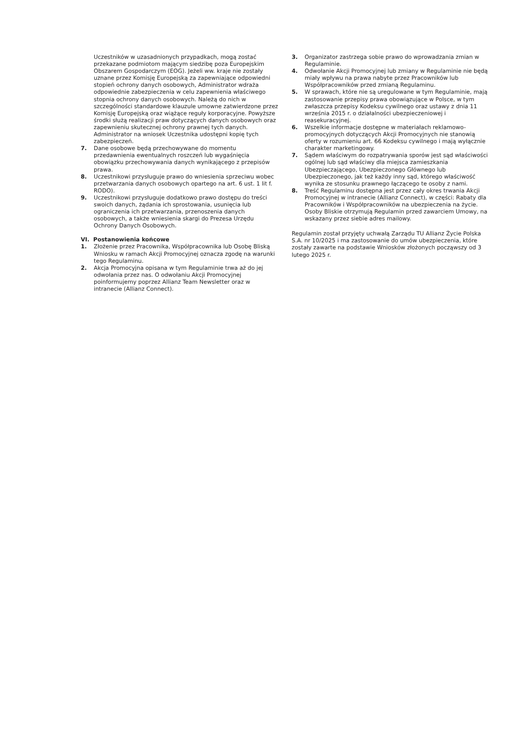Uczestników w uzasadnionych przypadkach, mogą zostać przekazane podmiotom mającym siedzibę poza Europejskim Obszarem Gospodarczym (EOG). Jeżeli ww. kraje nie zostały uznane przez Komisję Europejską za zapewniające odpowiedni stopień ochrony danych osobowych, Administrator wdraża odpowiednie zabezpieczenia w celu zapewnienia właściwego stopnia ochrony danych osobowych. Należą do nich w szczególności standardowe klauzule umowne zatwierdzone przez Komisję Europejską oraz wiążące reguły korporacyjne. Powyższe środki służą realizacji praw dotyczących danych osobowych oraz zapewnieniu skutecznej ochrony prawnej tych danych. Administrator na wniosek Uczestnika udostępni kopię tych zabezpieczeń.
7. Dane osobowe będą przechowywane do momentu przedawnienia ewentualnych roszczeń lub wygaśnięcia obowiązku przechowywania danych wynikającego z przepisów prawa.
8. Uczestnikowi przysługuje prawo do wniesienia sprzeciwu wobec przetwarzania danych osobowych opartego na art. 6 ust. 1 lit f. RODO).
9. Uczestnikowi przysługuje dodatkowo prawo dostępu do treści swoich danych, żądania ich sprostowania, usunięcia lub ograniczenia ich przetwarzania, przenoszenia danych osobowych, a także wniesienia skargi do Prezesa Urzędu Ochrony Danych Osobowych.
VI. Postanowienia końcowe
1. Złożenie przez Pracownika, Współpracownika lub Osobę Bliską Wniosku w ramach Akcji Promocyjnej oznacza zgodę na warunki tego Regulaminu.
2. Akcja Promocyjna opisana w tym Regulaminie trwa aż do jej odwołania przez nas. O odwołaniu Akcji Promocyjnej poinformujemy poprzez Allianz Team Newsletter oraz w intranecie (Allianz Connect).
3. Organizator zastrzega sobie prawo do wprowadzania zmian w Regulaminie.
4. Odwołanie Akcji Promocyjnej lub zmiany w Regulaminie nie będą miały wpływu na prawa nabyte przez Pracowników lub Współpracowników przed zmianą Regulaminu.
5. W sprawach, które nie są uregulowane w tym Regulaminie, mają zastosowanie przepisy prawa obowiązujące w Polsce, w tym zwłaszcza przepisy Kodeksu cywilnego oraz ustawy z dnia 11 września 2015 r. o działalności ubezpieczeniowej i reasekuracyjnej.
6. Wszelkie informacje dostępne w materiałach reklamowo-promocyjnych dotyczących Akcji Promocyjnych nie stanowią oferty w rozumieniu art. 66 Kodeksu cywilnego i mają wyłącznie charakter marketingowy.
7. Sądem właściwym do rozpatrywania sporów jest sąd właściwości ogólnej lub sąd właściwy dla miejsca zamieszkania Ubezpieczającego, Ubezpieczonego Głównego lub Ubezpieczonego, jak też każdy inny sąd, którego właściwość wynika ze stosunku prawnego łączącego te osoby z nami.
8. Treść Regulaminu dostępna jest przez cały okres trwania Akcji Promocyjnej w intranecie (Allianz Connect), w części: Rabaty dla Pracowników i Współpracowników na ubezpieczenia na życie. Osoby Bliskie otrzymują Regulamin przed zawarciem Umowy, na wskazany przez siebie adres mailowy.
Regulamin został przyjęty uchwałą Zarządu TU Allianz Życie Polska S.A. nr 10/2025 i ma zastosowanie do umów ubezpieczenia, które zostały zawarte na podstawie Wniosków złożonych począwszy od 3 lutego 2025 r.